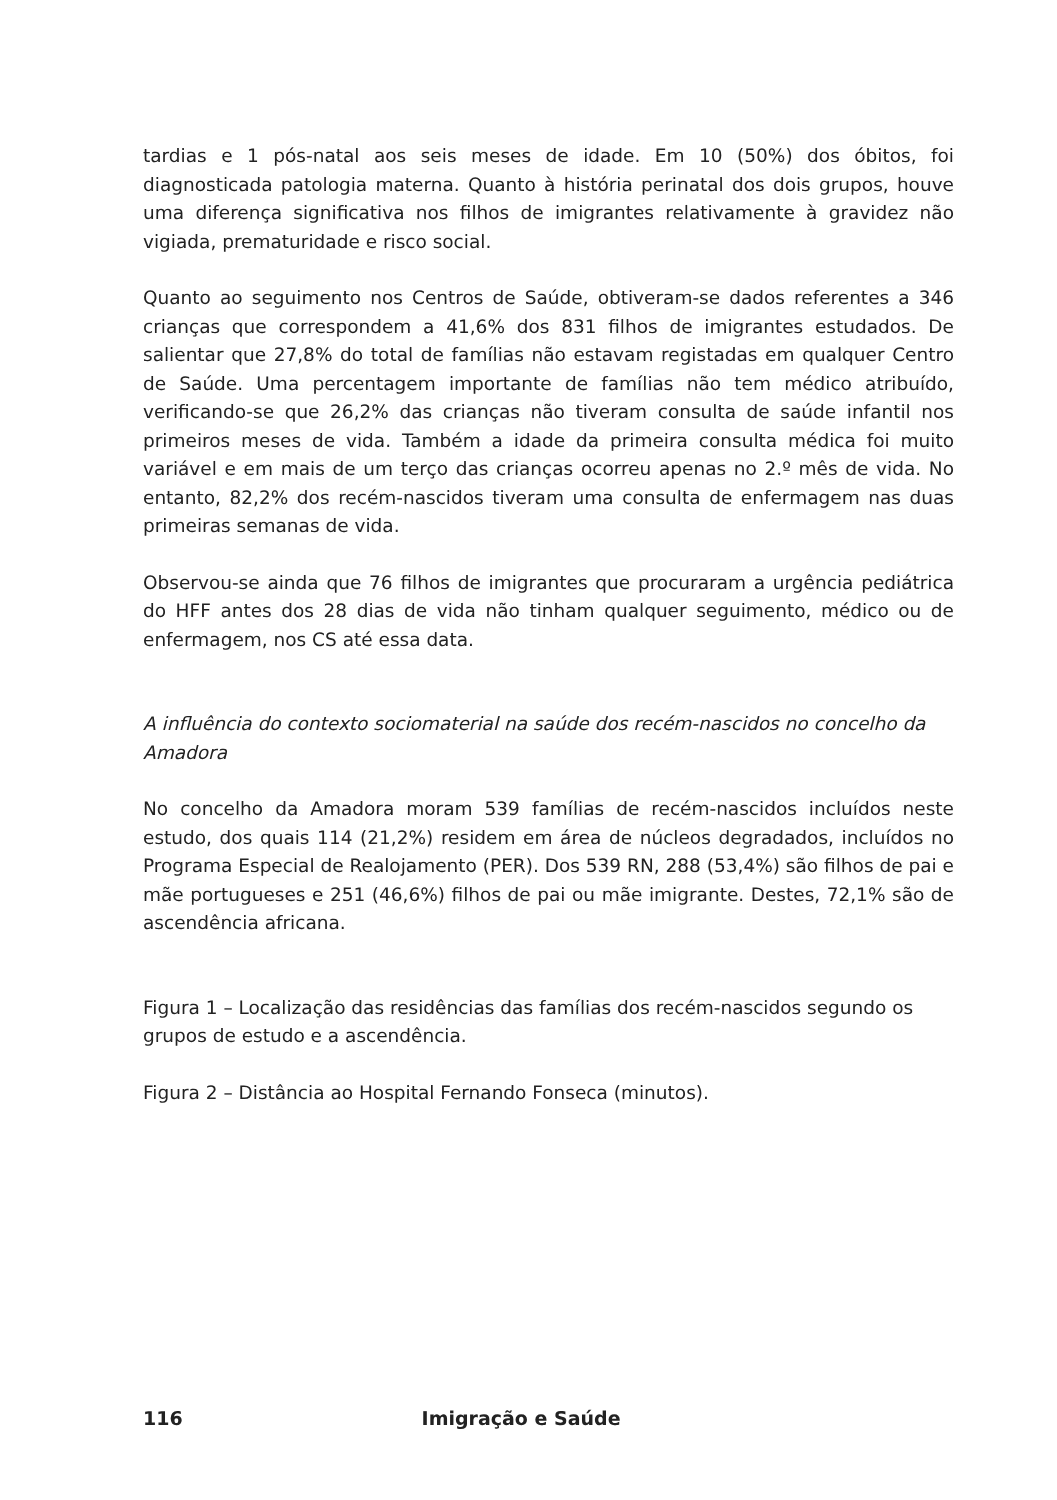tardias e 1 pós-natal aos seis meses de idade. Em 10 (50%) dos óbitos, foi diagnosticada patologia materna. Quanto à história perinatal dos dois grupos, houve uma diferença significativa nos filhos de imigrantes relativamente à gravidez não vigiada, prematuridade e risco social.
Quanto ao seguimento nos Centros de Saúde, obtiveram-se dados referentes a 346 crianças que correspondem a 41,6% dos 831 filhos de imigrantes estudados. De salientar que 27,8% do total de famílias não estavam registadas em qualquer Centro de Saúde. Uma percentagem importante de famílias não tem médico atribuído, verificando-se que 26,2% das crianças não tiveram consulta de saúde infantil nos primeiros meses de vida. Também a idade da primeira consulta médica foi muito variável e em mais de um terço das crianças ocorreu apenas no 2.º mês de vida. No entanto, 82,2% dos recém-nascidos tiveram uma consulta de enfermagem nas duas primeiras semanas de vida.
Observou-se ainda que 76 filhos de imigrantes que procuraram a urgência pediátrica do HFF antes dos 28 dias de vida não tinham qualquer seguimento, médico ou de enfermagem, nos CS até essa data.
A influência do contexto sociomaterial na saúde dos recém-nascidos no concelho da Amadora
No concelho da Amadora moram 539 famílias de recém-nascidos incluídos neste estudo, dos quais 114 (21,2%) residem em área de núcleos degradados, incluídos no Programa Especial de Realojamento (PER). Dos 539 RN, 288 (53,4%) são filhos de pai e mãe portugueses e 251 (46,6%) filhos de pai ou mãe imigrante. Destes, 72,1% são de ascendência africana.
Figura 1 – Localização das residências das famílias dos recém-nascidos segundo os grupos de estudo e a ascendência.
Figura 2 – Distância ao Hospital Fernando Fonseca (minutos).
116 Imigração e Saúde